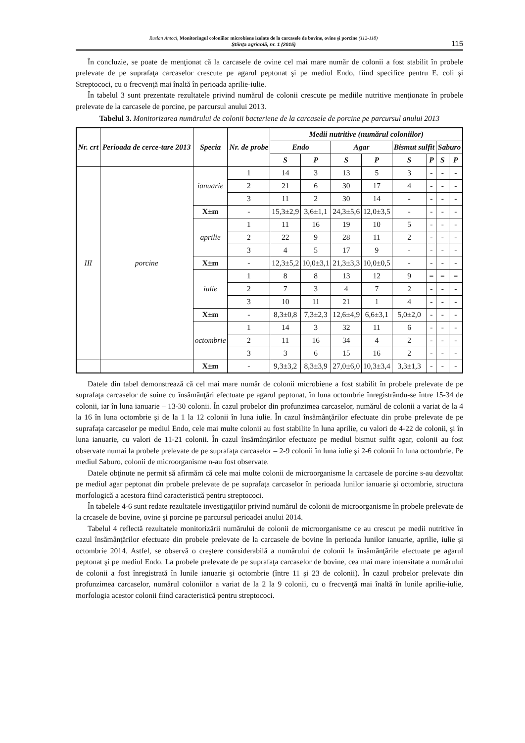Ruslan Antoci, Monitoringul coloniilor microbiene izolate de la carcasele de bovine, ovine şi porcine (112-118)
Ştiinţa agricolă, nr. 1 (2015)
115
În concluzie, se poate de menţionat că la carcasele de ovine cel mai mare număr de colonii a fost stabilit în probele prelevate de pe suprafaţa carcaselor crescute pe agarul peptonat şi pe mediul Endo, fiind specifice pentru E. coli şi Streptococi, cu o frecvenţă mai înaltă în perioada aprilie-iulie.
În tabelul 3 sunt prezentate rezultatele privind numărul de colonii crescute pe mediile nutritive menţionate în probele prelevate de la carcasele de porcine, pe parcursul anului 2013.
Tabelul 3. Monitorizarea numărului de colonii bacteriene de la carcasele de porcine pe parcursul anului 2013
| Nr. crt | Perioada de cerce-tare 2013 | Specia | Nr. de probe | Medii nutritive (numărul coloniilor) | | | | | | | |
| --- | --- | --- | --- | --- | --- | --- | --- | --- | --- | --- | --- |
| | | | | Endo | | Agar | | Bismut sulfit | | Saburo | |
| | | | | S | P | S | P | S | P | S | P |
| III | porcine | ianuarie | 1 | 14 | 3 | 13 | 5 | 3 | - | - | - |
| | | | 2 | 21 | 6 | 30 | 17 | 4 | - | - | - |
| | | | 3 | 11 | 2 | 30 | 14 | - | - | - | - |
| | | X±m | - | 15,3±2,9 | 3,6±1,1 | 24,3±5,6 | 12,0±3,5 | - | - | - | - |
| | | aprilie | 1 | 11 | 16 | 19 | 10 | 5 | - | - | - |
| | | | 2 | 22 | 9 | 28 | 11 | 2 | - | - | - |
| | | | 3 | 4 | 5 | 17 | 9 | - | - | - | - |
| | | X±m | - | 12,3±5,2 | 10,0±3,1 | 21,3±3,3 | 10,0±0,5 | - | - | - | - |
| | | iulie | 1 | 8 | 8 | 13 | 12 | 9 | = | = | = |
| | | | 2 | 7 | 3 | 4 | 7 | 2 | - | - | - |
| | | | 3 | 10 | 11 | 21 | 1 | 4 | - | - | - |
| | | X±m | - | 8,3±0,8 | 7,3±2,3 | 12,6±4,9 | 6,6±3,1 | 5,0±2,0 | - | - | - |
| | | octombrie | 1 | 14 | 3 | 32 | 11 | 6 | - | - | - |
| | | | 2 | 11 | 16 | 34 | 4 | 2 | - | - | - |
| | | | 3 | 3 | 6 | 15 | 16 | 2 | - | - | - |
| | | X±m | - | 9,3±3,2 | 8,3±3,9 | 27,0±6,0 | 10,3±3,4 | 3,3±1,3 | - | - | - |
Datele din tabel demonstrează că cel mai mare număr de colonii microbiene a fost stabilit în probele prelevate de pe suprafaţa carcaselor de suine cu însămânţări efectuate pe agarul peptonat, în luna octombrie înregistrându-se între 15-34 de colonii, iar în luna ianuarie – 13-30 colonii. În cazul probelor din profunzimea carcaselor, numărul de colonii a variat de la 4 la 16 în luna octombrie şi de la 1 la 12 colonii în luna iulie. În cazul însămânţărilor efectuate din probe prelevate de pe suprafaţa carcaselor pe mediul Endo, cele mai multe colonii au fost stabilite în luna aprilie, cu valori de 4-22 de colonii, şi în luna ianuarie, cu valori de 11-21 colonii. În cazul însămânţărilor efectuate pe mediul bismut sulfit agar, colonii au fost observate numai la probele prelevate de pe suprafaţa carcaselor – 2-9 colonii în luna iulie şi 2-6 colonii în luna octombrie. Pe mediul Saburo, colonii de microorganisme n-au fost observate.
Datele obţinute ne permit să afirmăm că cele mai multe colonii de microorganisme la carcasele de porcine s-au dezvoltat pe mediul agar peptonat din probele prelevate de pe suprafaţa carcaselor în perioada lunilor ianuarie şi octombrie, structura morfologică a acestora fiind caracteristică pentru streptococi.
În tabelele 4-6 sunt redate rezultatele investigaţiilor privind numărul de colonii de microorganisme în probele prelevate de la crcasele de bovine, ovine şi porcine pe parcursul perioadei anului 2014.
Tabelul 4 reflectă rezultatele monitorizării numărului de colonii de microorganisme ce au crescut pe medii nutritive în cazul însămânţărilor efectuate din probele prelevate de la carcasele de bovine în perioada lunilor ianuarie, aprilie, iulie şi octombrie 2014. Astfel, se observă o creştere considerabilă a numărului de colonii la însămânţările efectuate pe agarul peptonat şi pe mediul Endo. La probele prelevate de pe suprafaţa carcaselor de bovine, cea mai mare intensitate a numărului de colonii a fost înregistrată în lunile ianuarie şi octombrie (între 11 şi 23 de colonii). În cazul probelor prelevate din profunzimea carcaselor, numărul coloniilor a variat de la 2 la 9 colonii, cu o frecvenţă mai înaltă în lunile aprilie-iulie, morfologia acestor colonii fiind caracteristică pentru streptococi.